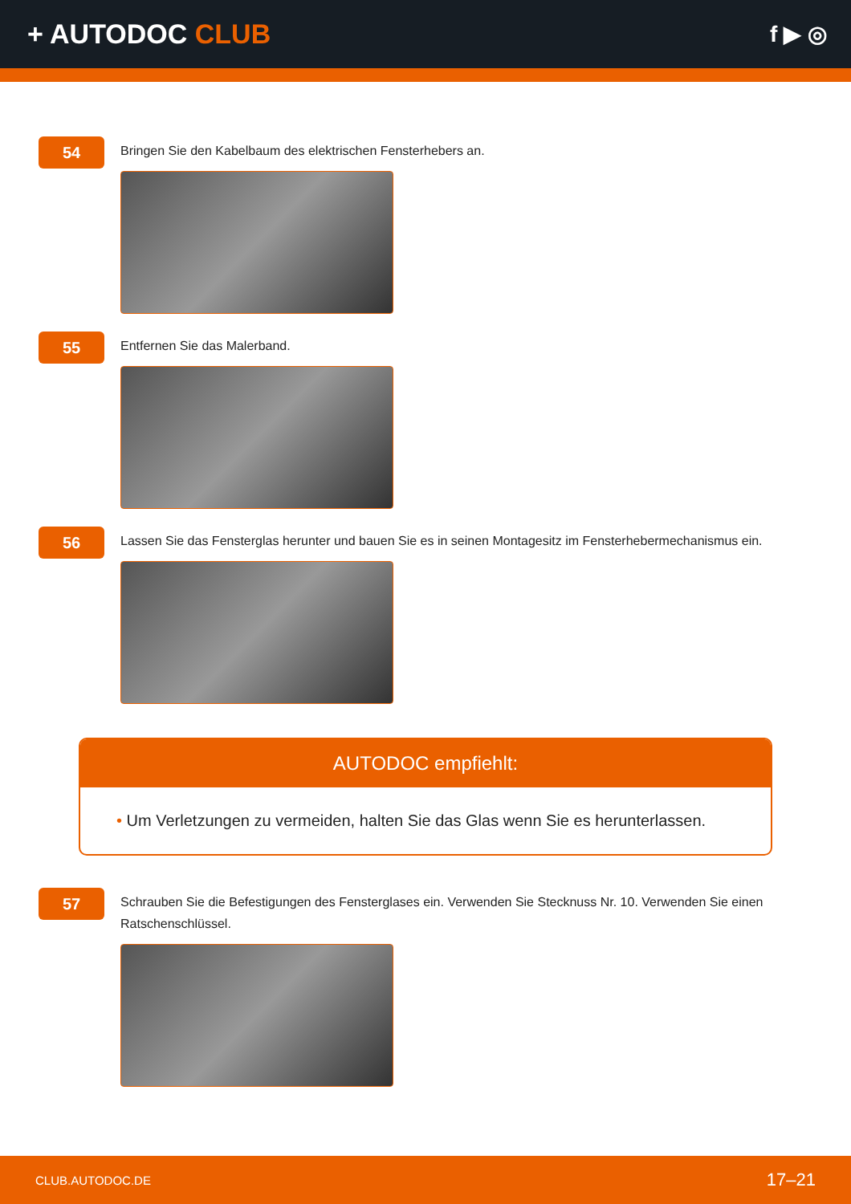+ AUTODOC CLUB
f ▶ ◎
54
Bringen Sie den Kabelbaum des elektrischen Fensterhebers an.
55
Entfernen Sie das Malerband.
56
Lassen Sie das Fensterglas herunter und bauen Sie es in seinen Montagesitz im Fensterhebermechanismus ein.
AUTODOC empfiehlt:
• Um Verletzungen zu vermeiden, halten Sie das Glas wenn Sie es herunterlassen.
57
Schrauben Sie die Befestigungen des Fensterglases ein. Verwenden Sie Stecknuss Nr. 10. Verwenden Sie einen Ratschenschlüssel.
CLUB.AUTODOC.DE 17–21